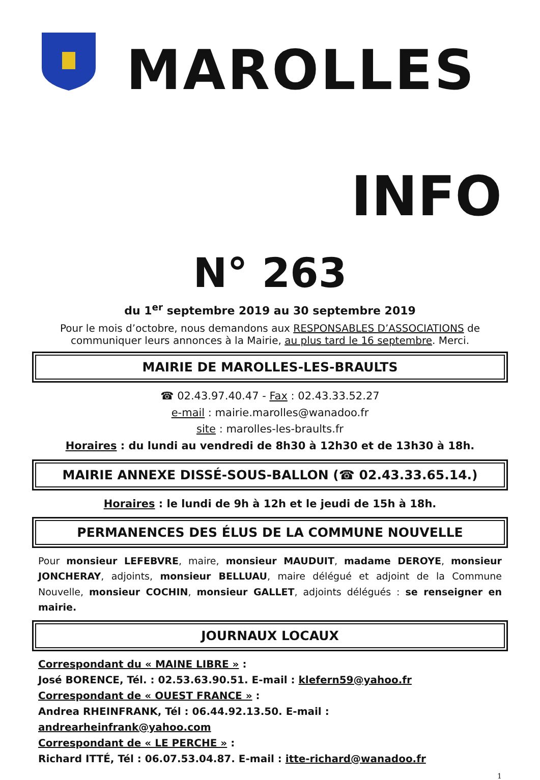MAROLLES
INFO
N° 263
du 1<sup>er</sup> septembre 2019 au 30 septembre 2019
Pour le mois d’octobre, nous demandons aux RESPONSABLES D’ASSOCIATIONS de communiquer leurs annonces à la Mairie, au plus tard le 16 septembre. Merci.
MAIRIE DE MAROLLES-LES-BRAULTS
☎ 02.43.97.40.47 - Fax : 02.43.33.52.27
e-mail : mairie.marolles@wanadoo.fr
site : marolles-les-braults.fr
Horaires : du lundi au vendredi de 8h30 à 12h30 et de 13h30 à 18h.
MAIRIE ANNEXE DISSÉ-SOUS-BALLON (☎ 02.43.33.65.14.)
Horaires : le lundi de 9h à 12h et le jeudi de 15h à 18h.
PERMANENCES DES ÉLUS DE LA COMMUNE NOUVELLE
Pour monsieur LEFEBVRE, maire, monsieur MAUDUIT, madame DEROYE, monsieur JONCHERAY, adjoints, monsieur BELLUAU, maire délégué et adjoint de la Commune Nouvelle, monsieur COCHIN, monsieur GALLET, adjoints délégués : se renseigner en mairie.
JOURNAUX LOCAUX
Correspondant du « MAINE LIBRE » :
José BORENCE, Tél. : 02.53.63.90.51. E-mail : klefern59@yahoo.fr
Correspondant de « OUEST FRANCE » :
Andrea RHEINFRANK, Tél : 06.44.92.13.50. E-mail : andrearheinfrank@yahoo.com
Correspondant de « LE PERCHE » :
Richard ITTÉ, Tél : 06.07.53.04.87. E-mail : itte-richard@wanadoo.fr
1